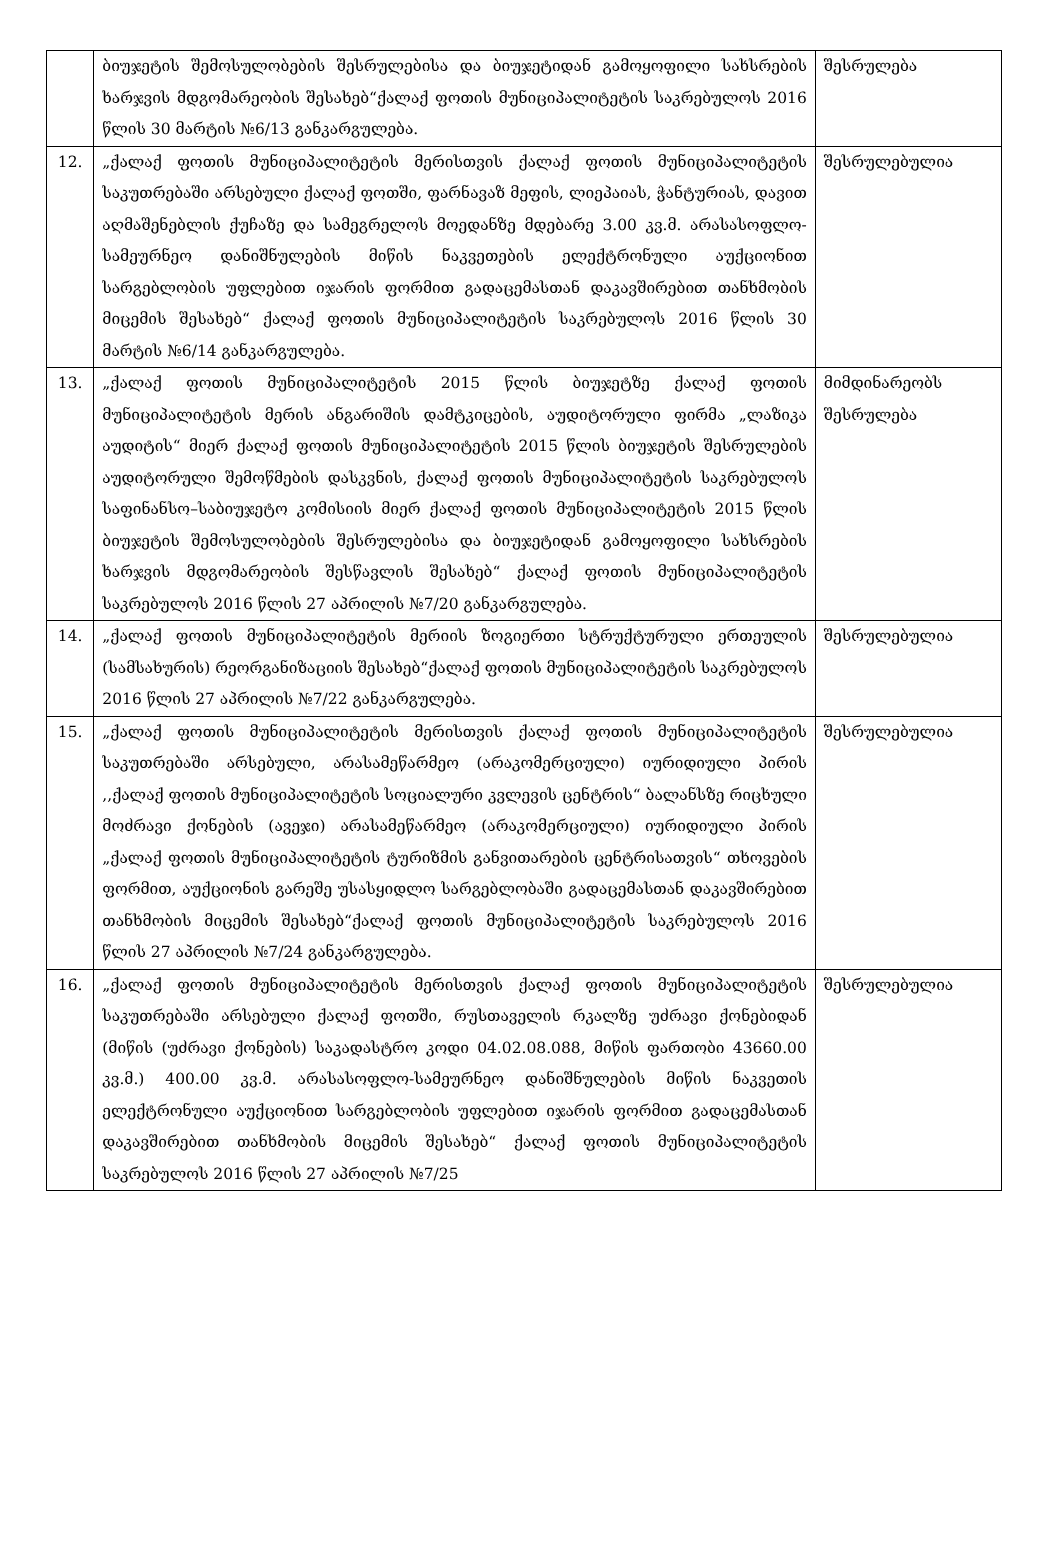| | ბიუჯეტის შემოსულობების შესრულებისა და ბიუჯეტიდან გამოყოფილი სახსრების ხარჯვის მდგომარეობის შესახებ“ქალაქ ფოთის მუნიციპალიტეტის საკრებულოს 2016 წლის 30 მარტის №6/13 განკარგულება. | შესრულება |
| 12. | „ქალაქ ფოთის მუნიციპალიტეტის მერისთვის ქალაქ ფოთის მუნიციპალიტეტის საკუთრებაში არსებული ქალაქ ფოთში, ფარნავაზ მეფის, ლიეპაიას, ჭანტურიას, დავით აღმაშენებლის ქუჩაზე და სამეგრელოს მოედანზე მდებარე 3.00 კვ.მ. არასასოფლო-სამეურნეო დანიშნულების მიწის ნაკვეთების ელექტრონული აუქციონით სარგებლობის უფლებით იჯარის ფორმით გადაცემასთან დაკავშირებით თანხმობის მიცემის შესახებ“ ქალაქ ფოთის მუნიციპალიტეტის საკრებულოს 2016 წლის 30 მარტის №6/14 განკარგულება. | შესრულებულია |
| 13. | „ქალაქ ფოთის მუნიციპალიტეტის 2015 წლის ბიუჯეტზე ქალაქ ფოთის მუნიციპალიტეტის მერის ანგარიშის დამტკიცების, აუდიტორული ფირმა „ლაზიკა აუდიტის“ მიერ ქალაქ ფოთის მუნიციპალიტეტის 2015 წლის ბიუჯეტის შესრულების აუდიტორული შემოწმების დასკვნის, ქალაქ ფოთის მუნიციპალიტეტის საკრებულოს საფინანსო–საბიუჯეტო კომისიის მიერ ქალაქ ფოთის მუნიციპალიტეტის 2015 წლის ბიუჯეტის შემოსულობების შესრულებისა და ბიუჯეტიდან გამოყოფილი სახსრების ხარჯვის მდგომარეობის შესწავლის შესახებ“ ქალაქ ფოთის მუნიციპალიტეტის საკრებულოს 2016 წლის 27 აპრილის №7/20 განკარგულება. | მიმდინარეობს შესრულება |
| 14. | „ქალაქ ფოთის მუნიციპალიტეტის მერიის ზოგიერთი სტრუქტურული ერთეულის (სამსახურის) რეორგანიზაციის შესახებ“ქალაქ ფოთის მუნიციპალიტეტის საკრებულოს 2016 წლის 27 აპრილის №7/22 განკარგულება. | შესრულებულია |
| 15. | „ქალაქ ფოთის მუნიციპალიტეტის მერისთვის ქალაქ ფოთის მუნიციპალიტეტის საკუთრებაში არსებული, არასამეწარმეო (არაკომერციული) იურიდიული პირის ,,ქალაქ ფოთის მუნიციპალიტეტის სოციალური კვლევის ცენტრის“ ბალანსზე რიცხული მოძრავი ქონების (ავეჯი) არასამეწარმეო (არაკომერციული) იურიდიული პირის „ქალაქ ფოთის მუნიციპალიტეტის ტურიზმის განვითარების ცენტრისათვის“ თხოვების ფორმით, აუქციონის გარეშე უსასყიდლო სარგებლობაში გადაცემასთან დაკავშირებით თანხმობის მიცემის შესახებ“ქალაქ ფოთის მუნიციპალიტეტის საკრებულოს 2016 წლის 27 აპრილის №7/24 განკარგულება. | შესრულებულია |
| 16. | „ქალაქ ფოთის მუნიციპალიტეტის მერისთვის ქალაქ ფოთის მუნიციპალიტეტის საკუთრებაში არსებული ქალაქ ფოთში, რუსთაველის რკალზე უძრავი ქონებიდან (მიწის (უძრავი ქონების) საკადასტრო კოდი 04.02.08.088, მიწის ფართობი 43660.00 კვ.მ.) 400.00 კვ.მ. არასასოფლო-სამეურნეო დანიშნულების მიწის ნაკვეთის ელექტრონული აუქციონით სარგებლობის უფლებით იჯარის ფორმით გადაცემასთან დაკავშირებით თანხმობის მიცემის შესახებ“ ქალაქ ფოთის მუნიციპალიტეტის საკრებულოს 2016 წლის 27 აპრილის №7/25 | შესრულებულია |